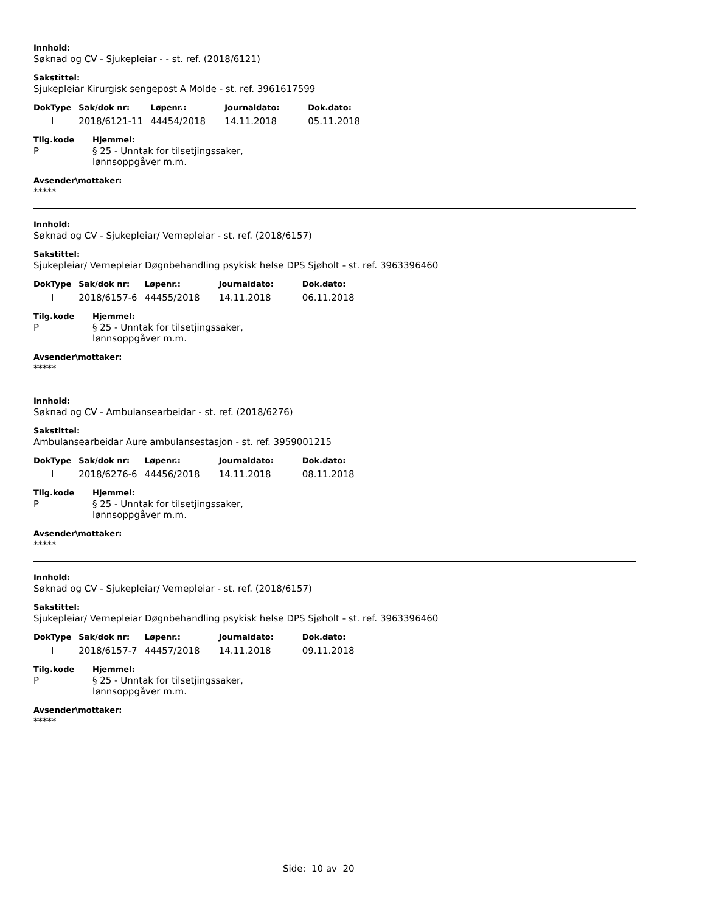Innhold:
Søknad og CV - Sjukepleiar - - st. ref. (2018/6121)
Sakstittel:
Sjukepleiar Kirurgisk sengepost A Molde - st. ref. 3961617599
| DokType | Sak/dok nr: | Løpenr.: | Journaldato: | Dok.dato: |
| --- | --- | --- | --- | --- |
| I | 2018/6121-11 | 44454/2018 | 14.11.2018 | 05.11.2018 |
| Tilg.kode | Hjemmel: |
| --- | --- |
| P | § 25 - Unntak for tilsetjingssaker, lønnsoppgåver m.m. |
Avsender\mottaker:
*****
Innhold:
Søknad og CV - Sjukepleiar/ Vernepleiar - st. ref. (2018/6157)
Sakstittel:
Sjukepleiar/ Vernepleiar Døgnbehandling psykisk helse DPS Sjøholt - st. ref. 3963396460
| DokType | Sak/dok nr: | Løpenr.: | Journaldato: | Dok.dato: |
| --- | --- | --- | --- | --- |
| I | 2018/6157-6 | 44455/2018 | 14.11.2018 | 06.11.2018 |
| Tilg.kode | Hjemmel: |
| --- | --- |
| P | § 25 - Unntak for tilsetjingssaker, lønnsoppgåver m.m. |
Avsender\mottaker:
*****
Innhold:
Søknad og CV - Ambulansearbeidar - st. ref. (2018/6276)
Sakstittel:
Ambulansearbeidar Aure ambulansestasjon - st. ref. 3959001215
| DokType | Sak/dok nr: | Løpenr.: | Journaldato: | Dok.dato: |
| --- | --- | --- | --- | --- |
| I | 2018/6276-6 | 44456/2018 | 14.11.2018 | 08.11.2018 |
| Tilg.kode | Hjemmel: |
| --- | --- |
| P | § 25 - Unntak for tilsetjingssaker, lønnsoppgåver m.m. |
Avsender\mottaker:
*****
Innhold:
Søknad og CV - Sjukepleiar/ Vernepleiar - st. ref. (2018/6157)
Sakstittel:
Sjukepleiar/ Vernepleiar Døgnbehandling psykisk helse DPS Sjøholt - st. ref. 3963396460
| DokType | Sak/dok nr: | Løpenr.: | Journaldato: | Dok.dato: |
| --- | --- | --- | --- | --- |
| I | 2018/6157-7 | 44457/2018 | 14.11.2018 | 09.11.2018 |
| Tilg.kode | Hjemmel: |
| --- | --- |
| P | § 25 - Unntak for tilsetjingssaker, lønnsoppgåver m.m. |
Avsender\mottaker:
*****
Side: 10 av 20